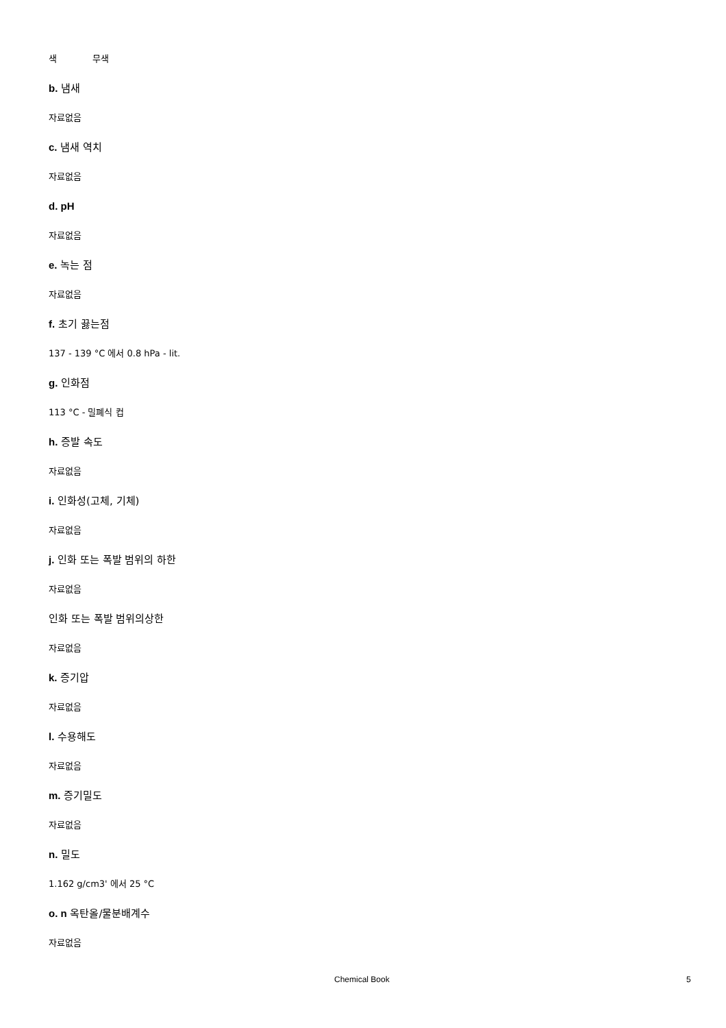색 무색
b. 냄새
자료없음
c. 냄새 역치
자료없음
d. pH
자료없음
e. 녹는 점
자료없음
f. 초기 끓는점
137 - 139 °C 에서 0.8 hPa - lit.
g. 인화점
113 °C - 밀폐식 컵
h. 증발 속도
자료없음
i. 인화성(고체, 기체)
자료없음
j. 인화 또는 폭발 범위의 하한
자료없음
인화 또는 폭발 범위의상한
자료없음
k. 증기압
자료없음
l. 수용해도
자료없음
m. 증기밀도
자료없음
n. 밀도
1.162 g/cm3' 에서 25 °C
o. n 옥탄올/물분배계수
자료없음
Chemical Book 5